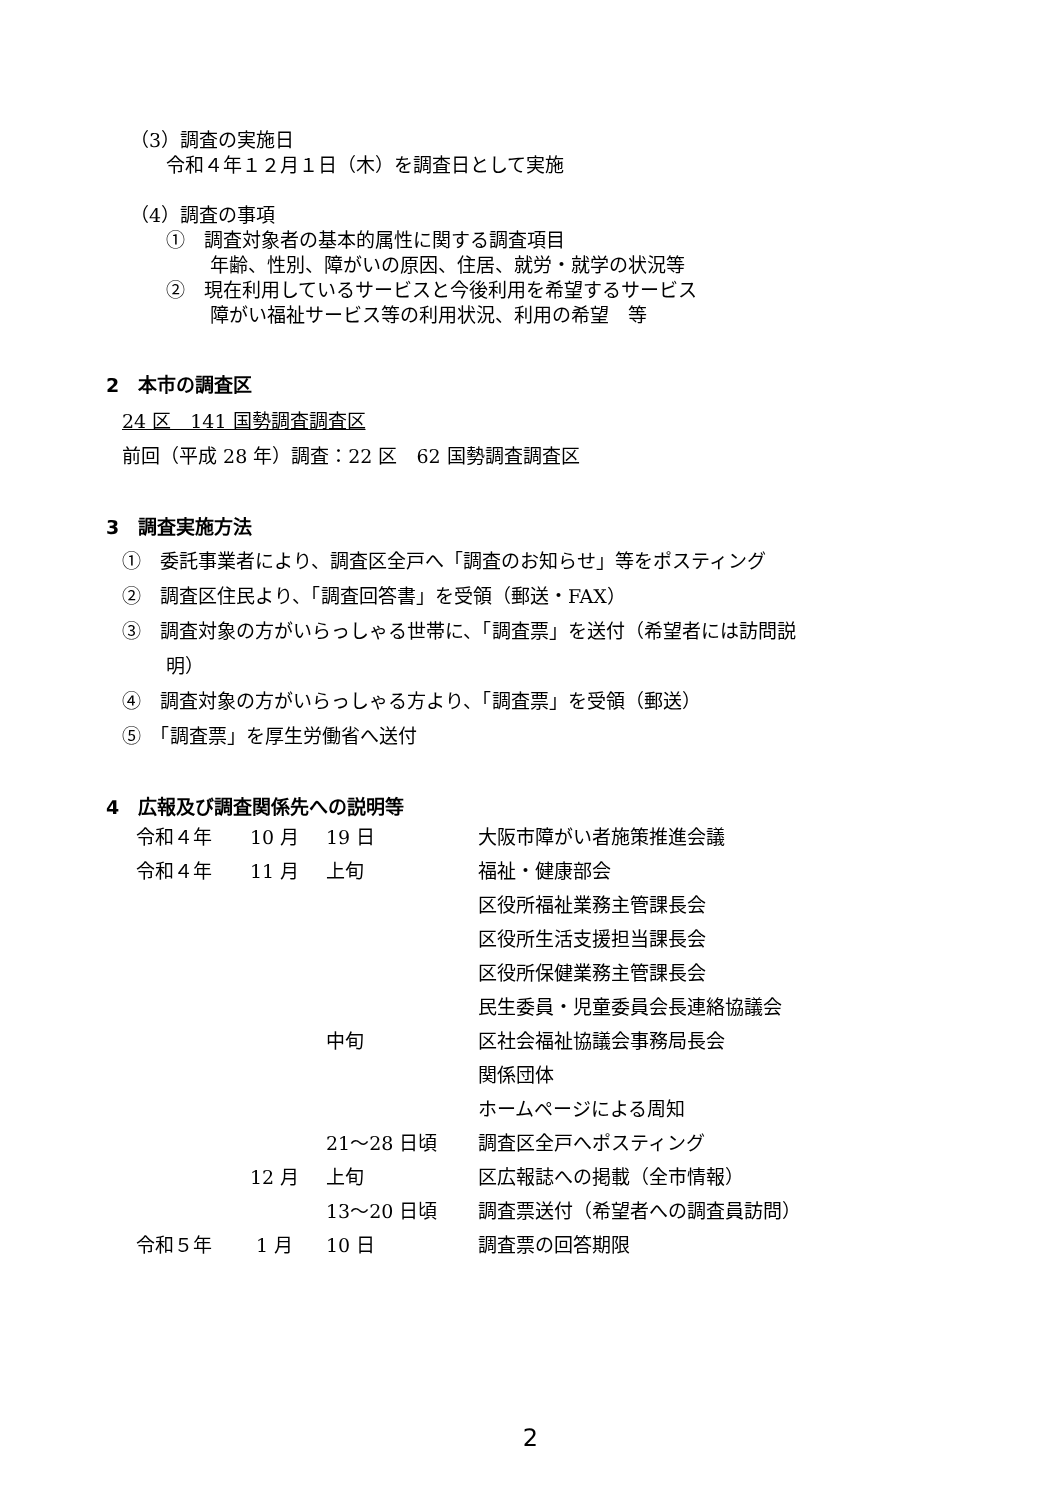（3）調査の実施日
令和４年１２月１日（木）を調査日として実施
（4）調査の事項
①　調査対象者の基本的属性に関する調査項目
年齢、性別、障がいの原因、住居、就労・就学の状況等
②　現在利用しているサービスと今後利用を希望するサービス
障がい福祉サービス等の利用状況、利用の希望　等
2　本市の調査区
24 区　141 国勢調査調査区
前回（平成 28 年）調査：22 区　62 国勢調査調査区
3　調査実施方法
①　委託事業者により、調査区全戸へ「調査のお知らせ」等をポスティング
②　調査区住民より、「調査回答書」を受領（郵送・FAX）
③　調査対象の方がいらっしゃる世帯に、「調査票」を送付（希望者には訪問説
明）
④　調査対象の方がいらっしゃる方より、「調査票」を受領（郵送）
⑤　「調査票」を厚生労働省へ送付
4　広報及び調査関係先への説明等
| 令和４年 | 10 月 | 19 日 | 大阪市障がい者施策推進会議 |
| 令和４年 | 11 月 | 上旬 | 福祉・健康部会 |
| | | | 区役所福祉業務主管課長会 |
| | | | 区役所生活支援担当課長会 |
| | | | 区役所保健業務主管課長会 |
| | | | 民生委員・児童委員会長連絡協議会 |
| | | 中旬 | 区社会福祉協議会事務局長会 |
| | | | 関係団体 |
| | | | ホームページによる周知 |
| | | 21～28 日頃 | 調査区全戸へポスティング |
| | 12 月 | 上旬 | 区広報誌への掲載（全市情報） |
| | | 13～20 日頃 | 調査票送付（希望者への調査員訪問） |
| 令和５年 | 1 月 | 10 日 | 調査票の回答期限 |
2